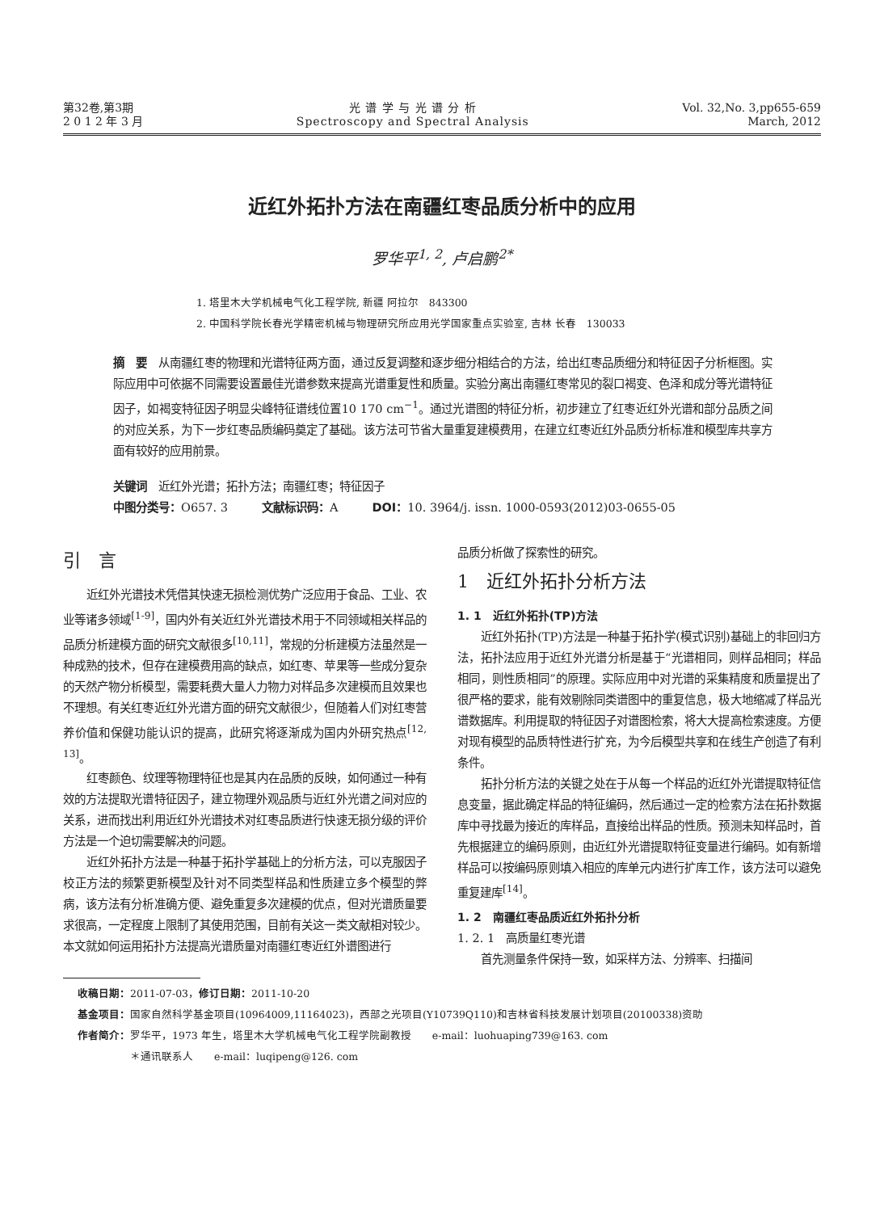第32卷,第3期
2 0 1 2 年 3 月
光 谱 学 与 光 谱 分 析
Spectroscopy and Spectral Analysis
Vol. 32,No. 3,pp655-659
March, 2012
近红外拓扑方法在南疆红枣品质分析中的应用
罗华平<sup>1, 2</sup>, 卢启鹏<sup>2*</sup>
1. 塔里木大学机械电气化工程学院, 新疆 阿拉尔　843300
2. 中国科学院长春光学精密机械与物理研究所应用光学国家重点实验室, 吉林 长春　130033
摘　要　从南疆红枣的物理和光谱特征两方面，通过反复调整和逐步细分相结合的方法，给出红枣品质细分和特征因子分析框图。实际应用中可依据不同需要设置最佳光谱参数来提高光谱重复性和质量。实验分离出南疆红枣常见的裂口褐变、色泽和成分等光谱特征因子，如褐变特征因子明显尖峰特征谱线位置10 170 cm<sup>−1</sup>。通过光谱图的特征分析，初步建立了红枣近红外光谱和部分品质之间的对应关系，为下一步红枣品质编码奠定了基础。该方法可节省大量重复建模费用，在建立红枣近红外品质分析标准和模型库共享方面有较好的应用前景。
关键词　近红外光谱；拓扑方法；南疆红枣；特征因子
中图分类号：O657. 3　　　文献标识码：A　　　DOI：10. 3964/j. issn. 1000-0593(2012)03-0655-05
引　言
近红外光谱技术凭借其快速无损检测优势广泛应用于食品、工业、农业等诸多领域<sup>[1-9]</sup>，国内外有关近红外光谱技术用于不同领域相关样品的品质分析建模方面的研究文献很多<sup>[10,11]</sup>，常规的分析建模方法虽然是一种成熟的技术，但存在建模费用高的缺点，如红枣、苹果等一些成分复杂的天然产物分析模型，需要耗费大量人力物力对样品多次建模而且效果也不理想。有关红枣近红外光谱方面的研究文献很少，但随着人们对红枣营养价值和保健功能认识的提高，此研究将逐渐成为国内外研究热点<sup>[12, 13]</sup>。
红枣颜色、纹理等物理特征也是其内在品质的反映，如何通过一种有效的方法提取光谱特征因子，建立物理外观品质与近红外光谱之间对应的关系，进而找出利用近红外光谱技术对红枣品质进行快速无损分级的评价方法是一个迫切需要解决的问题。
近红外拓扑方法是一种基于拓扑学基础上的分析方法，可以克服因子校正方法的频繁更新模型及针对不同类型样品和性质建立多个模型的弊病，该方法有分析准确方便、避免重复多次建模的优点，但对光谱质量要求很高，一定程度上限制了其使用范围，目前有关这一类文献相对较少。本文就如何运用拓扑方法提高光谱质量对南疆红枣近红外谱图进行
品质分析做了探索性的研究。
1　近红外拓扑分析方法
1. 1　近红外拓扑(TP)方法
近红外拓扑(TP)方法是一种基于拓扑学(模式识别)基础上的非回归方法，拓扑法应用于近红外光谱分析是基于“光谱相同，则样品相同；样品相同，则性质相同”的原理。实际应用中对光谱的采集精度和质量提出了很严格的要求，能有效剔除同类谱图中的重复信息，极大地缩减了样品光谱数据库。利用提取的特征因子对谱图检索，将大大提高检索速度。方便对现有模型的品质特性进行扩充，为今后模型共享和在线生产创造了有利条件。
拓扑分析方法的关键之处在于从每一个样品的近红外光谱提取特征信息变量，据此确定样品的特征编码，然后通过一定的检索方法在拓扑数据库中寻找最为接近的库样品，直接给出样品的性质。预测未知样品时，首先根据建立的编码原则，由近红外光谱提取特征变量进行编码。如有新增样品可以按编码原则填入相应的库单元内进行扩库工作，该方法可以避免重复建库<sup>[14]</sup>。
1. 2　南疆红枣品质近红外拓扑分析
1. 2. 1　高质量红枣光谱
首先测量条件保持一致，如采样方法、分辨率、扫描间
收稿日期：2011-07-03，修订日期：2011-10-20
基金项目：国家自然科学基金项目(10964009,11164023)，西部之光项目(Y10739Q110)和吉林省科技发展计划项目(20100338)资助
作者简介：罗华平，1973 年生，塔里木大学机械电气化工程学院副教授　　e-mail：luohuaping739@163. com
　　　　　＊通讯联系人　　e-mail：luqipeng@126. com